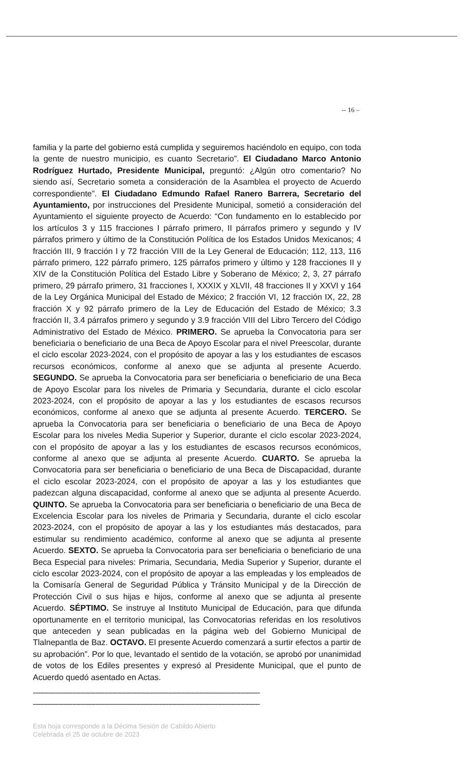-- 16 –
familia y la parte del gobierno está cumplida y seguiremos haciéndolo en equipo, con toda la gente de nuestro municipio, es cuanto Secretario”. El Ciudadano Marco Antonio Rodríguez Hurtado, Presidente Municipal, preguntó: ¿Algún otro comentario? No siendo así, Secretario someta a consideración de la Asamblea el proyecto de Acuerdo correspondiente”. El Ciudadano Edmundo Rafael Ranero Barrera, Secretario del Ayuntamiento, por instrucciones del Presidente Municipal, sometió a consideración del Ayuntamiento el siguiente proyecto de Acuerdo: “Con fundamento en lo establecido por los artículos 3 y 115 fracciones I párrafo primero, II párrafos primero y segundo y IV párrafos primero y último de la Constitución Política de los Estados Unidos Mexicanos; 4 fracción III, 9 fracción I y 72 fracción VIII de la Ley General de Educación; 112, 113, 116 párrafo primero, 122 párrafo primero, 125 párrafos primero y último y 128 fracciones II y XIV de la Constitución Política del Estado Libre y Soberano de México; 2, 3, 27 párrafo primero, 29 párrafo primero, 31 fracciones I, XXXIX y XLVII, 48 fracciones II y XXVI y 164 de la Ley Orgánica Municipal del Estado de México; 2 fracción VI, 12 fracción IX, 22, 28 fracción X y 92 párrafo primero de la Ley de Educación del Estado de México; 3.3 fracción II, 3.4 párrafos primero y segundo y 3.9 fracción VIII del Libro Tercero del Código Administrativo del Estado de México. PRIMERO. Se aprueba la Convocatoria para ser beneficiaria o beneficiario de una Beca de Apoyo Escolar para el nivel Preescolar, durante el ciclo escolar 2023-2024, con el propósito de apoyar a las y los estudiantes de escasos recursos económicos, conforme al anexo que se adjunta al presente Acuerdo. SEGUNDO. Se aprueba la Convocatoria para ser beneficiaria o beneficiario de una Beca de Apoyo Escolar para los niveles de Primaria y Secundaria, durante el ciclo escolar 2023-2024, con el propósito de apoyar a las y los estudiantes de escasos recursos económicos, conforme al anexo que se adjunta al presente Acuerdo. TERCERO. Se aprueba la Convocatoria para ser beneficiaria o beneficiario de una Beca de Apoyo Escolar para los niveles Media Superior y Superior, durante el ciclo escolar 2023-2024, con el propósito de apoyar a las y los estudiantes de escasos recursos económicos, conforme al anexo que se adjunta al presente Acuerdo. CUARTO. Se aprueba la Convocatoria para ser beneficiaria o beneficiario de una Beca de Discapacidad, durante el ciclo escolar 2023-2024, con el propósito de apoyar a las y los estudiantes que padezcan alguna discapacidad, conforme al anexo que se adjunta al presente Acuerdo. QUINTO. Se aprueba la Convocatoria para ser beneficiaria o beneficiario de una Beca de Excelencia Escolar para los niveles de Primaria y Secundaria, durante el ciclo escolar 2023-2024, con el propósito de apoyar a las y los estudiantes más destacados, para estimular su rendimiento académico, conforme al anexo que se adjunta al presente Acuerdo. SEXTO. Se aprueba la Convocatoria para ser beneficiaria o beneficiario de una Beca Especial para niveles: Primaria, Secundaria, Media Superior y Superior, durante el ciclo escolar 2023-2024, con el propósito de apoyar a las empleadas y los empleados de la Comisaría General de Seguridad Pública y Tránsito Municipal y de la Dirección de Protección Civil o sus hijas e hijos, conforme al anexo que se adjunta al presente Acuerdo. SÉPTIMO. Se instruye al Instituto Municipal de Educación, para que difunda oportunamente en el territorio municipal, las Convocatorias referidas en los resolutivos que anteceden y sean publicadas en la página web del Gobierno Municipal de Tlalnepantla de Baz. OCTAVO. El presente Acuerdo comenzará a surtir efectos a partir de su aprobación”. Por lo que, levantado el sentido de la votación, se aprobó por unanimidad de votos de los Ediles presentes y expresó al Presidente Municipal, que el punto de Acuerdo quedó asentado en Actas.
------------------------------------------------------------------------------------------------------------------------------------------------------------
------------------------------------------------------------------------------------------------------------------------------------------------------------
Esta hoja corresponde a la Décima Sesión de Cabildo Abierto
Celebrada el 25 de octubre de 2023